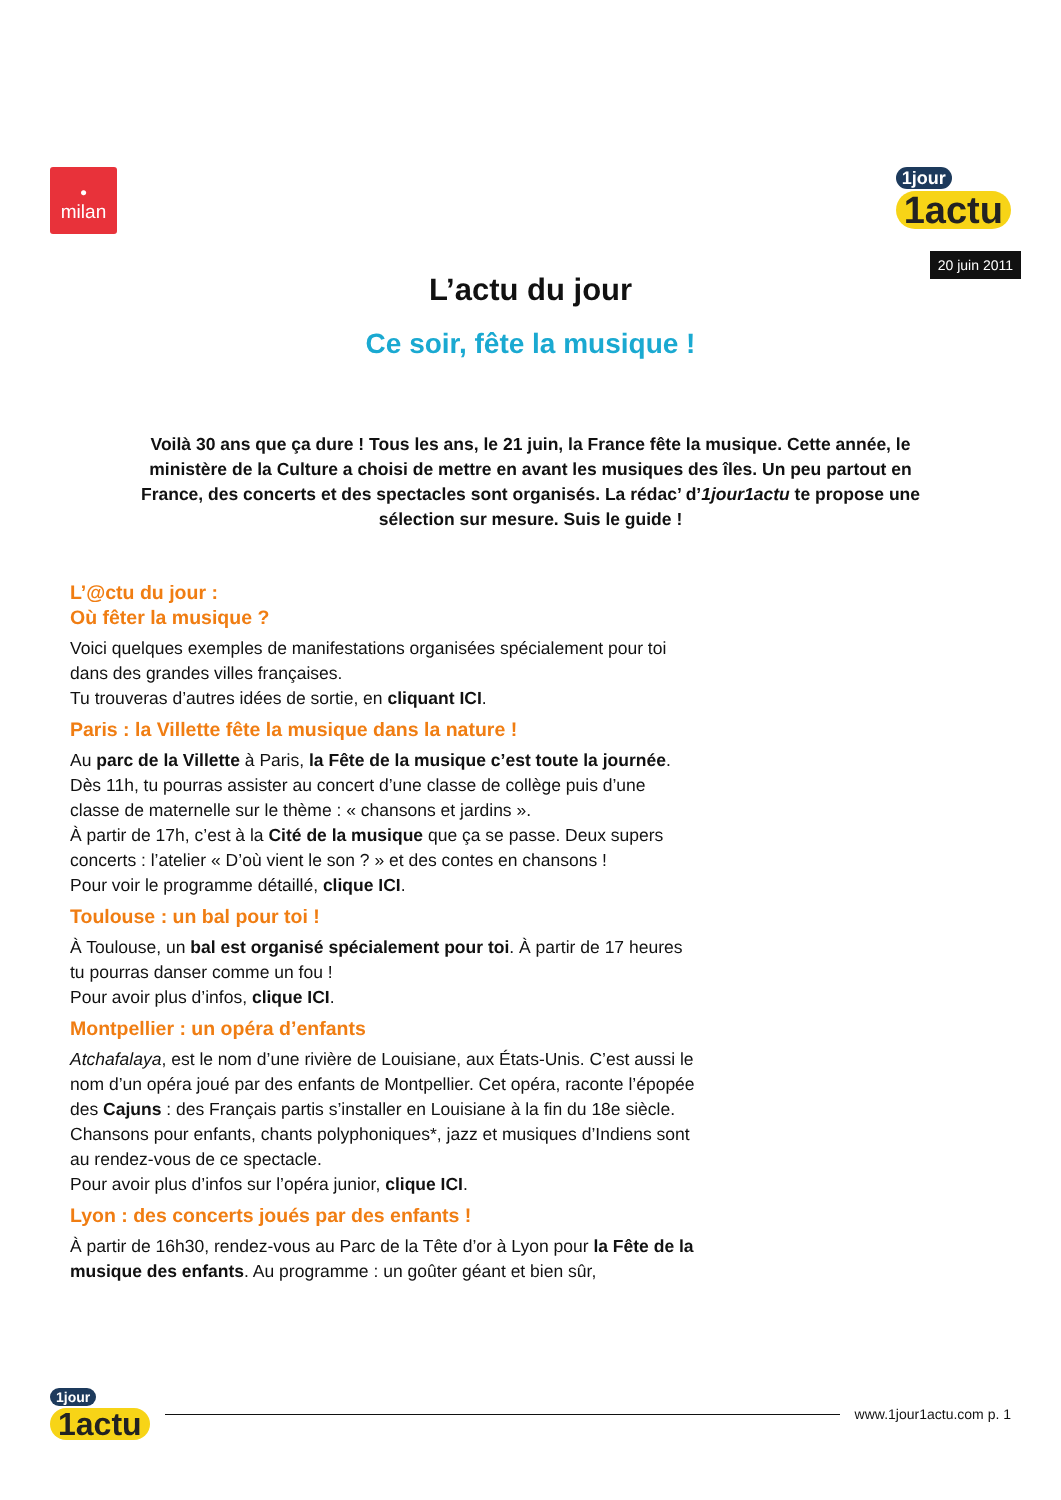•
milan
1jour
1actu
20 juin 2011
L’actu du jour
Ce soir, fête la musique !
Voilà 30 ans que ça dure ! Tous les ans, le 21 juin, la France fête la musique. Cette année, le ministère de la Culture a choisi de mettre en avant les musiques des îles. Un peu partout en France, des concerts et des spectacles sont organisés. La rédac’ d’1jour1actu te propose une sélection sur mesure. Suis le guide !
L’@ctu du jour :
Où fêter la musique ?
Voici quelques exemples de manifestations organisées spécialement pour toi dans des grandes villes françaises.
Tu trouveras d’autres idées de sortie, en cliquant ICI.
Paris : la Villette fête la musique dans la nature !
Au parc de la Villette à Paris, la Fête de la musique c’est toute la journée. Dès 11h, tu pourras assister au concert d’une classe de collège puis d’une classe de maternelle sur le thème : « chansons et jardins ».
À partir de 17h, c’est à la Cité de la musique que ça se passe. Deux supers concerts : l’atelier « D’où vient le son ? » et des contes en chansons !
Pour voir le programme détaillé, clique ICI.
Toulouse : un bal pour toi !
À Toulouse, un bal est organisé spécialement pour toi. À partir de 17 heures tu pourras danser comme un fou !
Pour avoir plus d’infos, clique ICI.
Montpellier : un opéra d’enfants
Atchafalaya, est le nom d’une rivière de Louisiane, aux États-Unis. C’est aussi le nom d’un opéra joué par des enfants de Montpellier. Cet opéra, raconte l’épopée des Cajuns : des Français partis s’installer en Louisiane à la fin du 18e siècle. Chansons pour enfants, chants polyphoniques*, jazz et musiques d’Indiens sont au rendez-vous de ce spectacle.
Pour avoir plus d’infos sur l’opéra junior, clique ICI.
Lyon : des concerts joués par des enfants !
À partir de 16h30, rendez-vous au Parc de la Tête d’or à Lyon pour la Fête de la musique des enfants. Au programme : un goûter géant et bien sûr,
1jour
1actu
www.1jour1actu.com p. 1